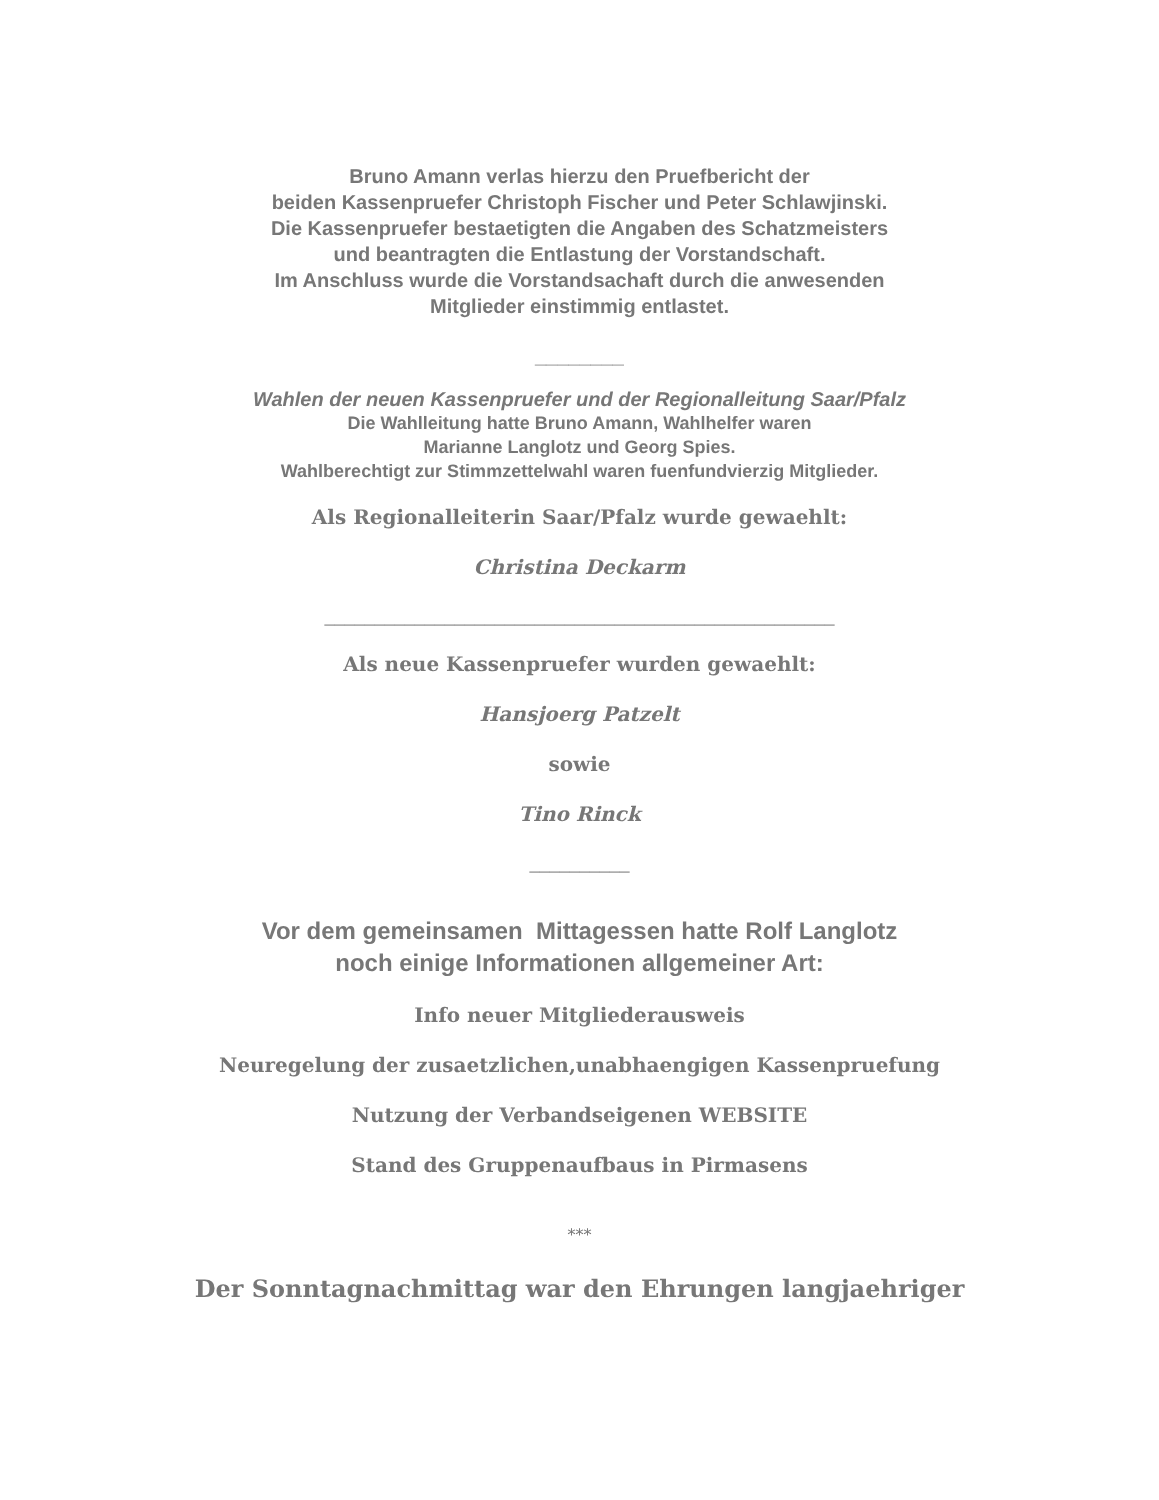Bruno Amann verlas hierzu den Pruefbericht der
beiden Kassenpruefer Christoph Fischer und Peter Schlawjinski.
Die Kassenpruefer bestaetigten die Angaben des Schatzmeisters
und beantragten die Entlastung der Vorstandschaft.
Im Anschluss wurde die Vorstandsachaft durch die anwesenden
Mitglieder einstimmig entlastet.
________
Wahlen der neuen Kassenpruefer und der Regionalleitung Saar/Pfalz
Die Wahlleitung hatte Bruno Amann, Wahlhelfer waren
Marianne Langlotz und Georg Spies.
Wahlberechtigt zur Stimmzettelwahl waren fuenfundvierzig Mitglieder.
Als Regionalleiterin Saar/Pfalz wurde gewaehlt:
Christina Deckarm
___________________________________________________
Als neue Kassenpruefer wurden gewaehlt:
Hansjoerg Patzelt
sowie
Tino Rinck
__________
Vor dem gemeinsamen Mittagessen hatte Rolf Langlotz
noch einige Informationen allgemeiner Art:
Info neuer Mitgliederausweis
Neuregelung der zusaetzlichen,unabhaengigen Kassenpruefung
Nutzung der Verbandseigenen WEBSITE
Stand des Gruppenaufbaus in Pirmasens
***
Der Sonntagnachmittag war den Ehrungen langjaehriger